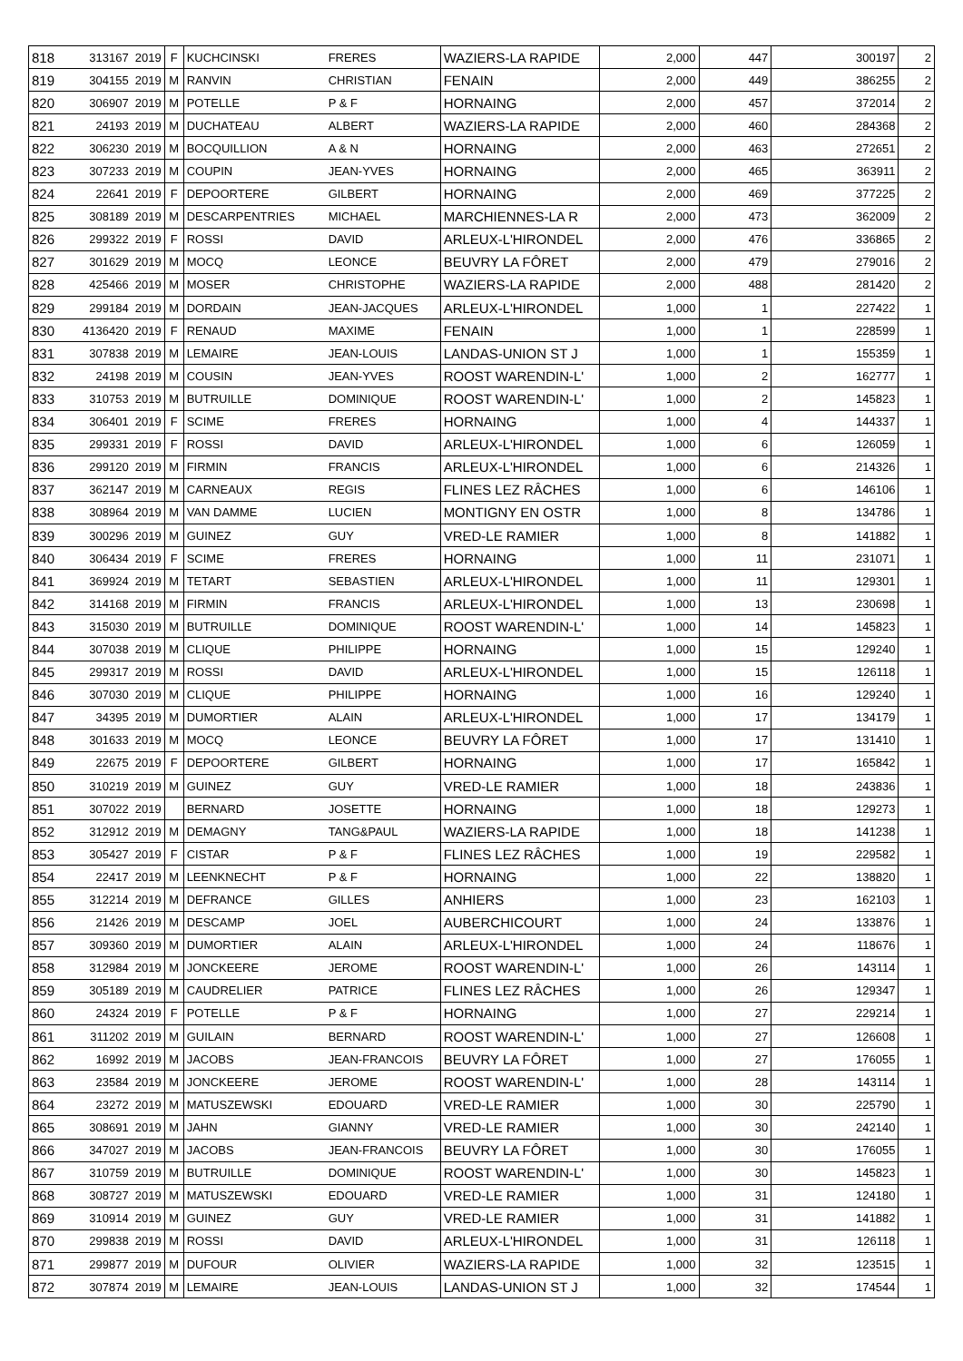| 818 | 313167 | 2019 | F | KUCHCINSKI | FRERES | WAZIERS-LA RAPIDE | 2,000 | 447 | 300197 | 2 |
| 819 | 304155 | 2019 | M | RANVIN | CHRISTIAN | FENAIN | 2,000 | 449 | 386255 | 2 |
| 820 | 306907 | 2019 | M | POTELLE | P & F | HORNAING | 2,000 | 457 | 372014 | 2 |
| 821 | 24193 | 2019 | M | DUCHATEAU | ALBERT | WAZIERS-LA RAPIDE | 2,000 | 460 | 284368 | 2 |
| 822 | 306230 | 2019 | M | BOCQUILLION | A & N | HORNAING | 2,000 | 463 | 272651 | 2 |
| 823 | 307233 | 2019 | M | COUPIN | JEAN-YVES | HORNAING | 2,000 | 465 | 363911 | 2 |
| 824 | 22641 | 2019 | F | DEPOORTERE | GILBERT | HORNAING | 2,000 | 469 | 377225 | 2 |
| 825 | 308189 | 2019 | M | DESCARPENTRIES | MICHAEL | MARCHIENNES-LA R | 2,000 | 473 | 362009 | 2 |
| 826 | 299322 | 2019 | F | ROSSI | DAVID | ARLEUX-L'HIRONDEL | 2,000 | 476 | 336865 | 2 |
| 827 | 301629 | 2019 | M | MOCQ | LEONCE | BEUVRY LA FÔRET | 2,000 | 479 | 279016 | 2 |
| 828 | 425466 | 2019 | M | MOSER | CHRISTOPHE | WAZIERS-LA RAPIDE | 2,000 | 488 | 281420 | 2 |
| 829 | 299184 | 2019 | M | DORDAIN | JEAN-JACQUES | ARLEUX-L'HIRONDEL | 1,000 | 1 | 227422 | 1 |
| 830 | 4136420 | 2019 | F | RENAUD | MAXIME | FENAIN | 1,000 | 1 | 228599 | 1 |
| 831 | 307838 | 2019 | M | LEMAIRE | JEAN-LOUIS | LANDAS-UNION ST J | 1,000 | 1 | 155359 | 1 |
| 832 | 24198 | 2019 | M | COUSIN | JEAN-YVES | ROOST WARENDIN-L' | 1,000 | 2 | 162777 | 1 |
| 833 | 310753 | 2019 | M | BUTRUILLE | DOMINIQUE | ROOST WARENDIN-L' | 1,000 | 2 | 145823 | 1 |
| 834 | 306401 | 2019 | F | SCIME | FRERES | HORNAING | 1,000 | 4 | 144337 | 1 |
| 835 | 299331 | 2019 | F | ROSSI | DAVID | ARLEUX-L'HIRONDEL | 1,000 | 6 | 126059 | 1 |
| 836 | 299120 | 2019 | M | FIRMIN | FRANCIS | ARLEUX-L'HIRONDEL | 1,000 | 6 | 214326 | 1 |
| 837 | 362147 | 2019 | M | CARNEAUX | REGIS | FLINES LEZ RÂCHES | 1,000 | 6 | 146106 | 1 |
| 838 | 308964 | 2019 | M | VAN DAMME | LUCIEN | MONTIGNY EN OSTR | 1,000 | 8 | 134786 | 1 |
| 839 | 300296 | 2019 | M | GUINEZ | GUY | VRED-LE RAMIER | 1,000 | 8 | 141882 | 1 |
| 840 | 306434 | 2019 | F | SCIME | FRERES | HORNAING | 1,000 | 11 | 231071 | 1 |
| 841 | 369924 | 2019 | M | TETART | SEBASTIEN | ARLEUX-L'HIRONDEL | 1,000 | 11 | 129301 | 1 |
| 842 | 314168 | 2019 | M | FIRMIN | FRANCIS | ARLEUX-L'HIRONDEL | 1,000 | 13 | 230698 | 1 |
| 843 | 315030 | 2019 | M | BUTRUILLE | DOMINIQUE | ROOST WARENDIN-L' | 1,000 | 14 | 145823 | 1 |
| 844 | 307038 | 2019 | M | CLIQUE | PHILIPPE | HORNAING | 1,000 | 15 | 129240 | 1 |
| 845 | 299317 | 2019 | M | ROSSI | DAVID | ARLEUX-L'HIRONDEL | 1,000 | 15 | 126118 | 1 |
| 846 | 307030 | 2019 | M | CLIQUE | PHILIPPE | HORNAING | 1,000 | 16 | 129240 | 1 |
| 847 | 34395 | 2019 | M | DUMORTIER | ALAIN | ARLEUX-L'HIRONDEL | 1,000 | 17 | 134179 | 1 |
| 848 | 301633 | 2019 | M | MOCQ | LEONCE | BEUVRY LA FÔRET | 1,000 | 17 | 131410 | 1 |
| 849 | 22675 | 2019 | F | DEPOORTERE | GILBERT | HORNAING | 1,000 | 17 | 165842 | 1 |
| 850 | 310219 | 2019 | M | GUINEZ | GUY | VRED-LE RAMIER | 1,000 | 18 | 243836 | 1 |
| 851 | 307022 | 2019 | | BERNARD | JOSETTE | HORNAING | 1,000 | 18 | 129273 | 1 |
| 852 | 312912 | 2019 | M | DEMAGNY | TANG&PAUL | WAZIERS-LA RAPIDE | 1,000 | 18 | 141238 | 1 |
| 853 | 305427 | 2019 | F | CISTAR | P & F | FLINES LEZ RÂCHES | 1,000 | 19 | 229582 | 1 |
| 854 | 22417 | 2019 | M | LEENKNECHT | P & F | HORNAING | 1,000 | 22 | 138820 | 1 |
| 855 | 312214 | 2019 | M | DEFRANCE | GILLES | ANHIERS | 1,000 | 23 | 162103 | 1 |
| 856 | 21426 | 2019 | M | DESCAMP | JOEL | AUBERCHICOURT | 1,000 | 24 | 133876 | 1 |
| 857 | 309360 | 2019 | M | DUMORTIER | ALAIN | ARLEUX-L'HIRONDEL | 1,000 | 24 | 118676 | 1 |
| 858 | 312984 | 2019 | M | JONCKEERE | JEROME | ROOST WARENDIN-L' | 1,000 | 26 | 143114 | 1 |
| 859 | 305189 | 2019 | M | CAUDRELIER | PATRICE | FLINES LEZ RÂCHES | 1,000 | 26 | 129347 | 1 |
| 860 | 24324 | 2019 | F | POTELLE | P & F | HORNAING | 1,000 | 27 | 229214 | 1 |
| 861 | 311202 | 2019 | M | GUILAIN | BERNARD | ROOST WARENDIN-L' | 1,000 | 27 | 126608 | 1 |
| 862 | 16992 | 2019 | M | JACOBS | JEAN-FRANCOIS | BEUVRY LA FÔRET | 1,000 | 27 | 176055 | 1 |
| 863 | 23584 | 2019 | M | JONCKEERE | JEROME | ROOST WARENDIN-L' | 1,000 | 28 | 143114 | 1 |
| 864 | 23272 | 2019 | M | MATUSZEWSKI | EDOUARD | VRED-LE RAMIER | 1,000 | 30 | 225790 | 1 |
| 865 | 308691 | 2019 | M | JAHN | GIANNY | VRED-LE RAMIER | 1,000 | 30 | 242140 | 1 |
| 866 | 347027 | 2019 | M | JACOBS | JEAN-FRANCOIS | BEUVRY LA FÔRET | 1,000 | 30 | 176055 | 1 |
| 867 | 310759 | 2019 | M | BUTRUILLE | DOMINIQUE | ROOST WARENDIN-L' | 1,000 | 30 | 145823 | 1 |
| 868 | 308727 | 2019 | M | MATUSZEWSKI | EDOUARD | VRED-LE RAMIER | 1,000 | 31 | 124180 | 1 |
| 869 | 310914 | 2019 | M | GUINEZ | GUY | VRED-LE RAMIER | 1,000 | 31 | 141882 | 1 |
| 870 | 299838 | 2019 | M | ROSSI | DAVID | ARLEUX-L'HIRONDEL | 1,000 | 31 | 126118 | 1 |
| 871 | 299877 | 2019 | M | DUFOUR | OLIVIER | WAZIERS-LA RAPIDE | 1,000 | 32 | 123515 | 1 |
| 872 | 307874 | 2019 | M | LEMAIRE | JEAN-LOUIS | LANDAS-UNION ST J | 1,000 | 32 | 174544 | 1 |